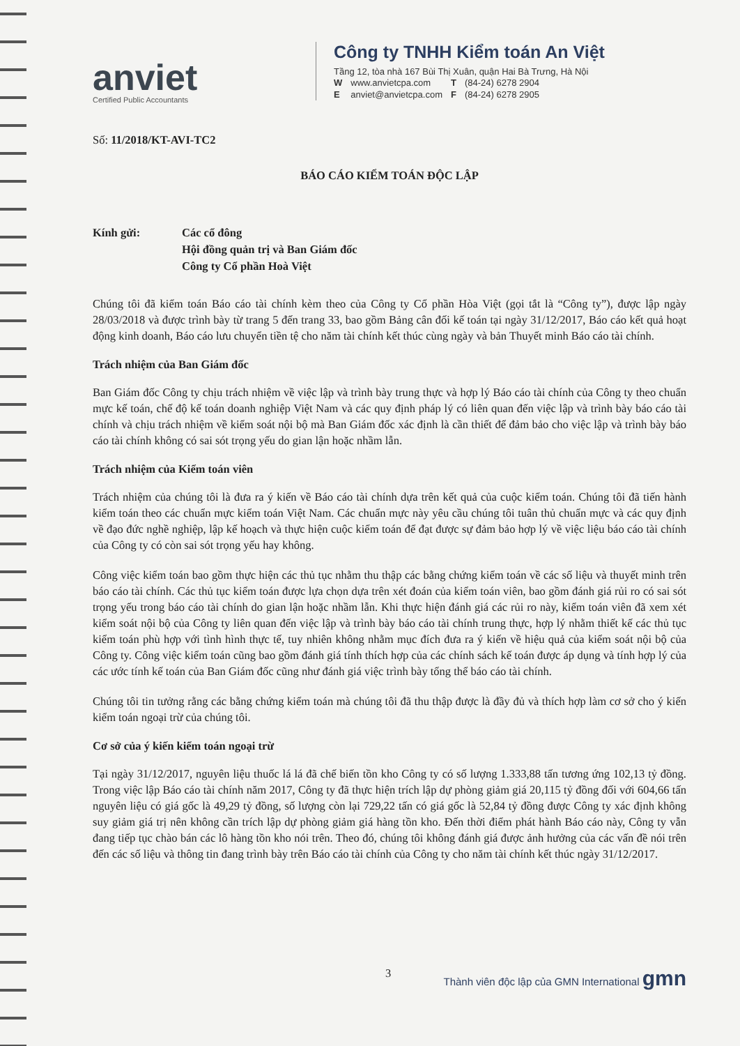anviet
Certified Public Accountants
Công ty TNHH Kiểm toán An Việt
Tầng 12, tòa nhà 167 Bùi Thị Xuân, quận Hai Bà Trưng, Hà Nội
| W | www.anvietcpa.com | T | (84-24) 6278 2904 |
| E | anviet@anvietcpa.com | F | (84-24) 6278 2905 |
Số: 11/2018/KT-AVI-TC2
BÁO CÁO KIỂM TOÁN ĐỘC LẬP
Kính gửi: Các cổ đông
Hội đồng quản trị và Ban Giám đốc
Công ty Cổ phần Hoà Việt
Chúng tôi đã kiểm toán Báo cáo tài chính kèm theo của Công ty Cổ phần Hòa Việt (gọi tắt là “Công ty”), được lập ngày 28/03/2018 và được trình bày từ trang 5 đến trang 33, bao gồm Bảng cân đối kế toán tại ngày 31/12/2017, Báo cáo kết quả hoạt động kinh doanh, Báo cáo lưu chuyển tiền tệ cho năm tài chính kết thúc cùng ngày và bản Thuyết minh Báo cáo tài chính.
Trách nhiệm của Ban Giám đốc
Ban Giám đốc Công ty chịu trách nhiệm về việc lập và trình bày trung thực và hợp lý Báo cáo tài chính của Công ty theo chuẩn mực kế toán, chế độ kế toán doanh nghiệp Việt Nam và các quy định pháp lý có liên quan đến việc lập và trình bày báo cáo tài chính và chịu trách nhiệm về kiểm soát nội bộ mà Ban Giám đốc xác định là cần thiết để đảm bảo cho việc lập và trình bày báo cáo tài chính không có sai sót trọng yếu do gian lận hoặc nhầm lẫn.
Trách nhiệm của Kiểm toán viên
Trách nhiệm của chúng tôi là đưa ra ý kiến về Báo cáo tài chính dựa trên kết quả của cuộc kiểm toán. Chúng tôi đã tiến hành kiểm toán theo các chuẩn mực kiểm toán Việt Nam. Các chuẩn mực này yêu cầu chúng tôi tuân thủ chuẩn mực và các quy định về đạo đức nghề nghiệp, lập kế hoạch và thực hiện cuộc kiểm toán để đạt được sự đảm bảo hợp lý về việc liệu báo cáo tài chính của Công ty có còn sai sót trọng yếu hay không.
Công việc kiểm toán bao gồm thực hiện các thủ tục nhằm thu thập các bằng chứng kiểm toán về các số liệu và thuyết minh trên báo cáo tài chính. Các thủ tục kiểm toán được lựa chọn dựa trên xét đoán của kiểm toán viên, bao gồm đánh giá rủi ro có sai sót trọng yếu trong báo cáo tài chính do gian lận hoặc nhầm lẫn. Khi thực hiện đánh giá các rủi ro này, kiểm toán viên đã xem xét kiểm soát nội bộ của Công ty liên quan đến việc lập và trình bày báo cáo tài chính trung thực, hợp lý nhằm thiết kế các thủ tục kiểm toán phù hợp với tình hình thực tế, tuy nhiên không nhằm mục đích đưa ra ý kiến về hiệu quả của kiểm soát nội bộ của Công ty. Công việc kiểm toán cũng bao gồm đánh giá tính thích hợp của các chính sách kế toán được áp dụng và tính hợp lý của các ước tính kế toán của Ban Giám đốc cũng như đánh giá việc trình bày tổng thể báo cáo tài chính.
Chúng tôi tin tưởng rằng các bằng chứng kiểm toán mà chúng tôi đã thu thập được là đầy đủ và thích hợp làm cơ sở cho ý kiến kiểm toán ngoại trừ của chúng tôi.
Cơ sở của ý kiến kiểm toán ngoại trừ
Tại ngày 31/12/2017, nguyên liệu thuốc lá lá đã chế biến tồn kho Công ty có số lượng 1.333,88 tấn tương ứng 102,13 tỷ đồng. Trong việc lập Báo cáo tài chính năm 2017, Công ty đã thực hiện trích lập dự phòng giảm giá 20,115 tỷ đồng đối với 604,66 tấn nguyên liệu có giá gốc là 49,29 tỷ đồng, số lượng còn lại 729,22 tấn có giá gốc là 52,84 tỷ đồng được Công ty xác định không suy giảm giá trị nên không cần trích lập dự phòng giảm giá hàng tồn kho. Đến thời điểm phát hành Báo cáo này, Công ty vẫn đang tiếp tục chào bán các lô hàng tồn kho nói trên. Theo đó, chúng tôi không đánh giá được ảnh hưởng của các vấn đề nói trên đến các số liệu và thông tin đang trình bày trên Báo cáo tài chính của Công ty cho năm tài chính kết thúc ngày 31/12/2017.
3 Thành viên độc lập của GMN International gmn